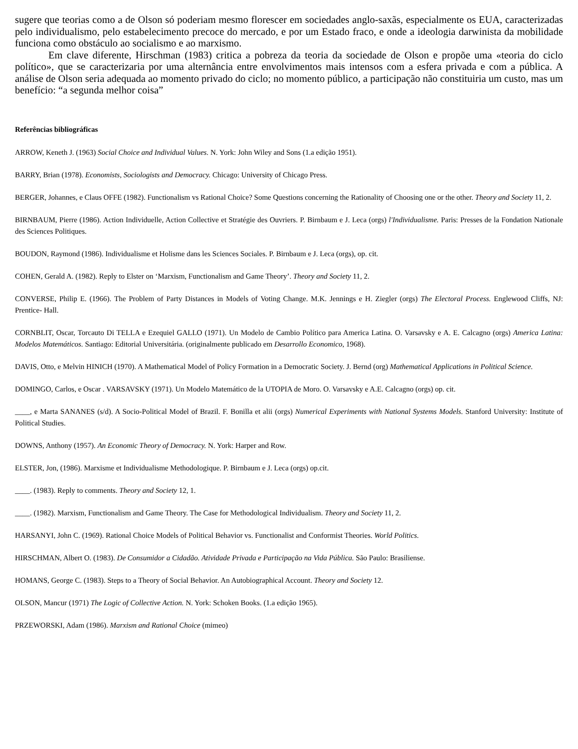sugere que teorias como a de Olson só poderiam mesmo florescer em sociedades anglo-saxãs, especialmente os EUA, caracterizadas pelo individualismo, pelo estabelecimento precoce do mercado, e por um Estado fraco, e onde a ideologia darwinista da mobilidade funciona como obstáculo ao socialismo e ao marxismo.
Em clave diferente, Hirschman (1983) critica a pobreza da teoria da sociedade de Olson e propõe uma «teoria do ciclo político», que se caracterizaria por uma alternância entre envolvimentos mais intensos com a esfera privada e com a pública. A análise de Olson seria adequada ao momento privado do ciclo; no momento público, a participação não constituiria um custo, mas um benefício: “a segunda melhor coisa”
Referências bibliográficas
ARROW, Keneth J. (1963) Social Choice and Individual Values. N. York: John Wiley and Sons (1.a edição 1951).
BARRY, Brian (1978). Economists, Sociologists and Democracy. Chicago: University of Chicago Press.
BERGER, Johannes, e Claus OFFE (1982). Functionalism vs Rational Choice? Some Questions concerning the Rationality of Choosing one or the other. Theory and Society 11, 2.
BIRNBAUM, Pierre (1986). Action Individuelle, Action Collective et Stratégie des Ouvriers. P. Birnbaum e J. Leca (orgs) l'Individualisme. Paris: Presses de la Fondation Nationale des Sciences Politiques.
BOUDON, Raymond (1986). Individualisme et Holisme dans les Sciences Sociales. P. Birnbaum e J. Leca (orgs), op. cit.
COHEN, Gerald A. (1982). Reply to Elster on ‘Marxism, Functionalism and Game Theory’. Theory and Society 11, 2.
CONVERSE, Philip E. (1966). The Problem of Party Distances in Models of Voting Change. M.K. Jennings e H. Ziegler (orgs) The Electoral Process. Englewood Cliffs, NJ: Prentice- Hall.
CORNBLIT, Oscar, Torcauto Di TELLA e Ezequiel GALLO (1971). Un Modelo de Cambio Político para America Latina. O. Varsavsky e A. E. Calcagno (orgs) America Latina: Modelos Matemáticos. Santiago: Editorial Universitária. (originalmente publicado em Desarrollo Economico, 1968).
DAVIS, Otto, e Melvin HINICH (1970). A Mathematical Model of Policy Formation in a Democratic Society. J. Bernd (org) Mathematical Applications in Political Science.
DOMINGO, Carlos, e Oscar . VARSAVSKY (1971). Un Modelo Matemático de la UTOPIA de Moro. O. Varsavsky e A.E. Calcagno (orgs) op. cit.
____, e Marta SANANES (s/d). A Socio-Political Model of Brazil. F. Bonilla et alii (orgs) Numerical Experiments with National Systems Models. Stanford University: Institute of Political Studies.
DOWNS, Anthony (1957). An Economic Theory of Democracy. N. York: Harper and Row.
ELSTER, Jon, (1986). Marxisme et Individualisme Methodologique. P. Birnbaum e J. Leca (orgs) op.cit.
____. (1983). Reply to comments. Theory and Society 12, 1.
____. (1982). Marxism, Functionalism and Game Theory. The Case for Methodological Individualism. Theory and Society 11, 2.
HARSANYI, John C. (1969). Rational Choice Models of Political Behavior vs. Functionalist and Conformist Theories. World Politics.
HIRSCHMAN, Albert O. (1983). De Consumidor a Cidadão. Atividade Privada e Participação na Vida Pública. São Paulo: Brasiliense.
HOMANS, George C. (1983). Steps to a Theory of Social Behavior. An Autobiographical Account. Theory and Society 12.
OLSON, Mancur (1971) The Logic of Collective Action. N. York: Schoken Books. (1.a edição 1965).
PRZEWORSKI, Adam (1986). Marxism and Rational Choice (mimeo)